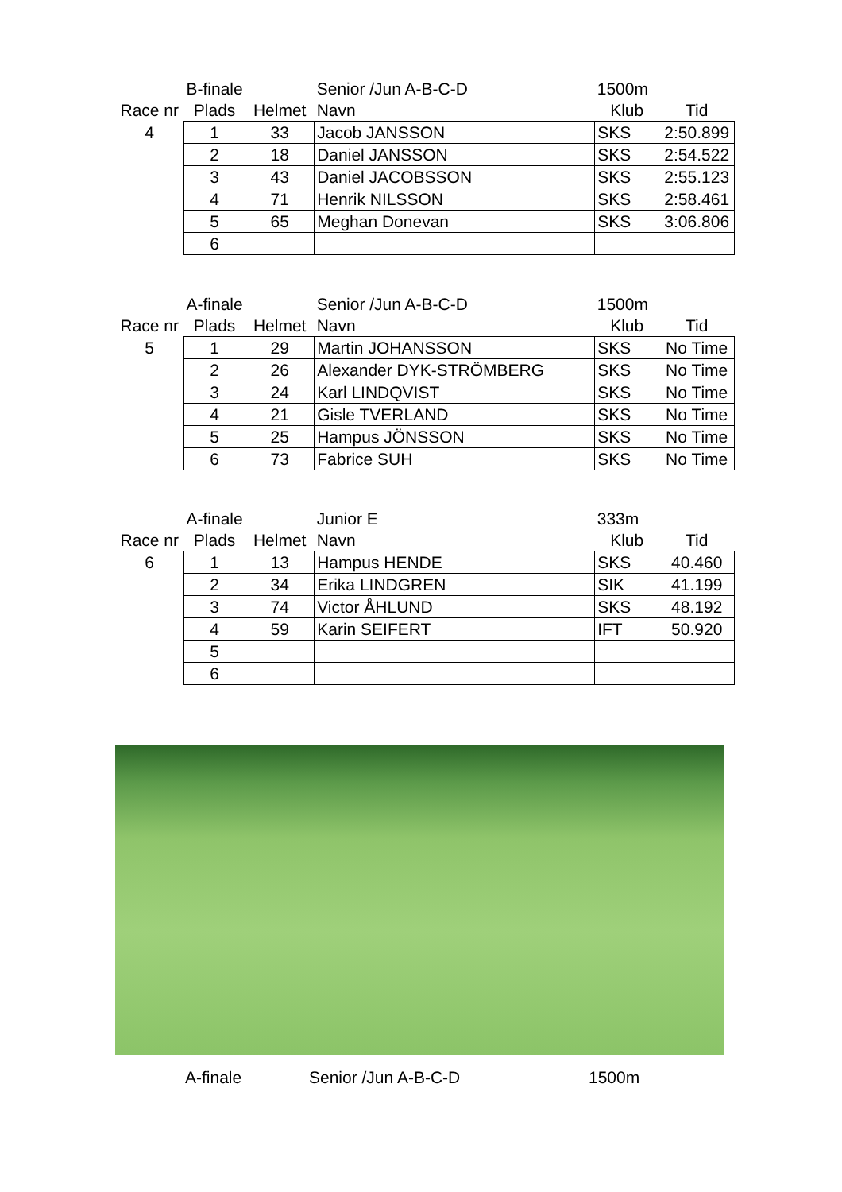| | B-finale | | Senior /Jun A-B-C-D | 1500m | |
| Race nr | Plads | Helmet | Navn | Klub | Tid |
| 4 | 1 | 33 | Jacob JANSSON | SKS | 2:50.899 |
| | 2 | 18 | Daniel JANSSON | SKS | 2:54.522 |
| | 3 | 43 | Daniel JACOBSSON | SKS | 2:55.123 |
| | 4 | 71 | Henrik NILSSON | SKS | 2:58.461 |
| | 5 | 65 | Meghan Donevan | SKS | 3:06.806 |
| | 6 | | | | |
| | A-finale | | Senior /Jun A-B-C-D | 1500m | |
| Race nr | Plads | Helmet | Navn | Klub | Tid |
| 5 | 1 | 29 | Martin JOHANSSON | SKS | No Time |
| | 2 | 26 | Alexander DYK-STRÖMBERG | SKS | No Time |
| | 3 | 24 | Karl LINDQVIST | SKS | No Time |
| | 4 | 21 | Gisle TVERLAND | SKS | No Time |
| | 5 | 25 | Hampus JÖNSSON | SKS | No Time |
| | 6 | 73 | Fabrice SUH | SKS | No Time |
| | A-finale | | Junior E | 333m | |
| Race nr | Plads | Helmet | Navn | Klub | Tid |
| 6 | 1 | 13 | Hampus HENDE | SKS | 40.460 |
| | 2 | 34 | Erika LINDGREN | SIK | 41.199 |
| | 3 | 74 | Victor ÅHLUND | SKS | 48.192 |
| | 4 | 59 | Karin SEIFERT | IFT | 50.920 |
| | 5 | | | | |
| | 6 | | | | |
A-finale Senior /Jun A-B-C-D 1500m